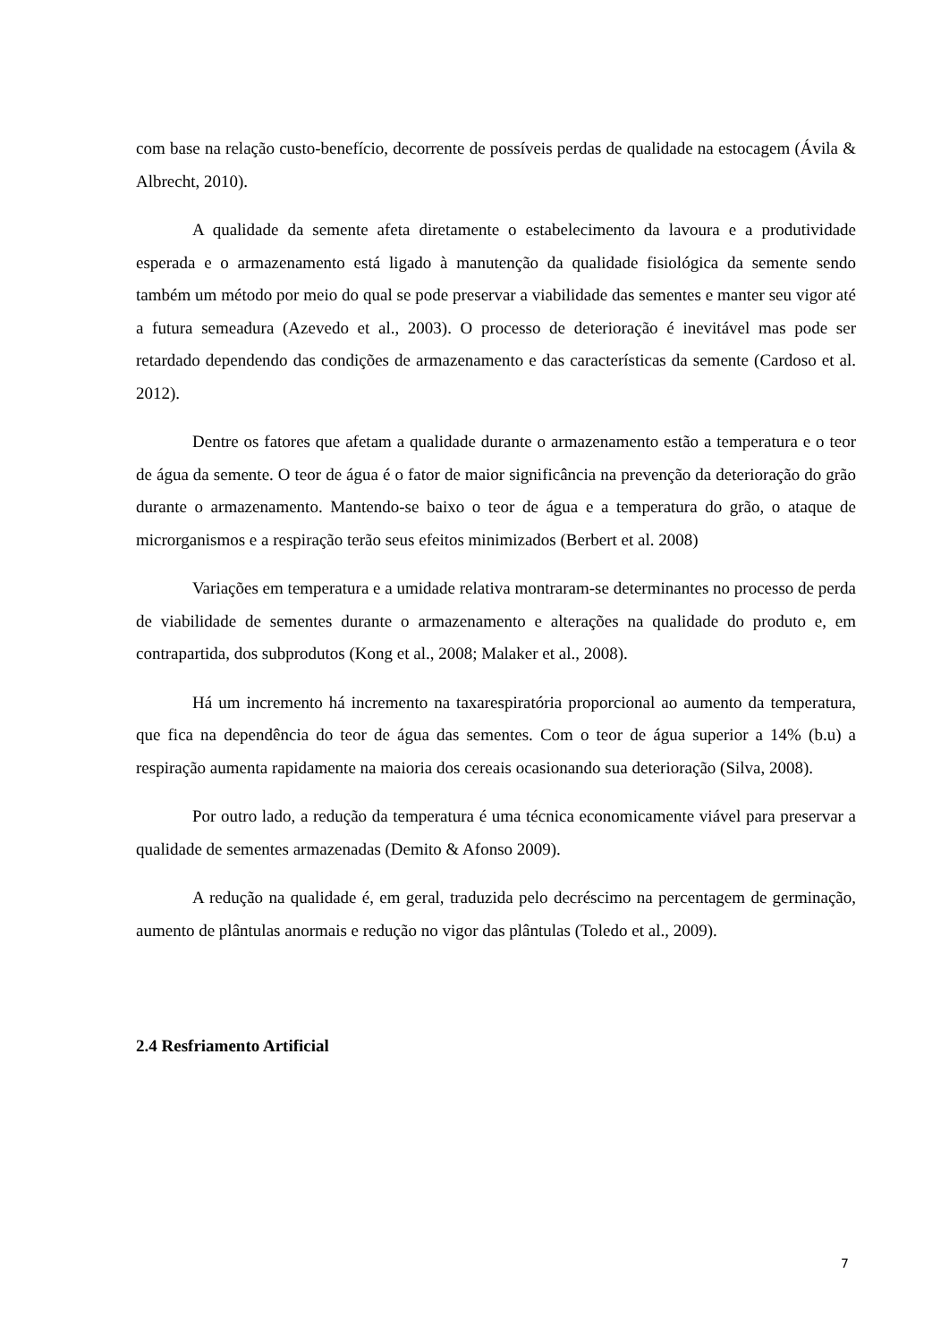com base na relação custo-benefício, decorrente de possíveis perdas de qualidade na estocagem (Ávila & Albrecht, 2010).
A qualidade da semente afeta diretamente o estabelecimento da lavoura e a produtividade esperada e o armazenamento está ligado à manutenção da qualidade fisiológica da semente sendo também um método por meio do qual se pode preservar a viabilidade das sementes e manter seu vigor até a futura semeadura (Azevedo et al., 2003). O processo de deterioração é inevitável mas pode ser retardado dependendo das condições de armazenamento e das características da semente (Cardoso et al. 2012).
Dentre os fatores que afetam a qualidade durante o armazenamento estão a temperatura e o teor de água da semente. O teor de água é o fator de maior significância na prevenção da deterioração do grão durante o armazenamento. Mantendo-se baixo o teor de água e a temperatura do grão, o ataque de microrganismos e a respiração terão seus efeitos minimizados (Berbert et al. 2008)
Variações em temperatura e a umidade relativa montraram-se determinantes no processo de perda de viabilidade de sementes durante o armazenamento e alterações na qualidade do produto e, em contrapartida, dos subprodutos (Kong et al., 2008; Malaker et al., 2008).
Há um incremento há incremento na taxarespiratória proporcional ao aumento da temperatura, que fica na dependência do teor de água das sementes. Com o teor de água superior a 14% (b.u) a respiração aumenta rapidamente na maioria dos cereais ocasionando sua deterioração (Silva, 2008).
Por outro lado, a redução da temperatura é uma técnica economicamente viável para preservar a qualidade de sementes armazenadas (Demito & Afonso 2009).
A redução na qualidade é, em geral, traduzida pelo decréscimo na percentagem de germinação, aumento de plântulas anormais e redução no vigor das plântulas (Toledo et al., 2009).
2.4 Resfriamento Artificial
7